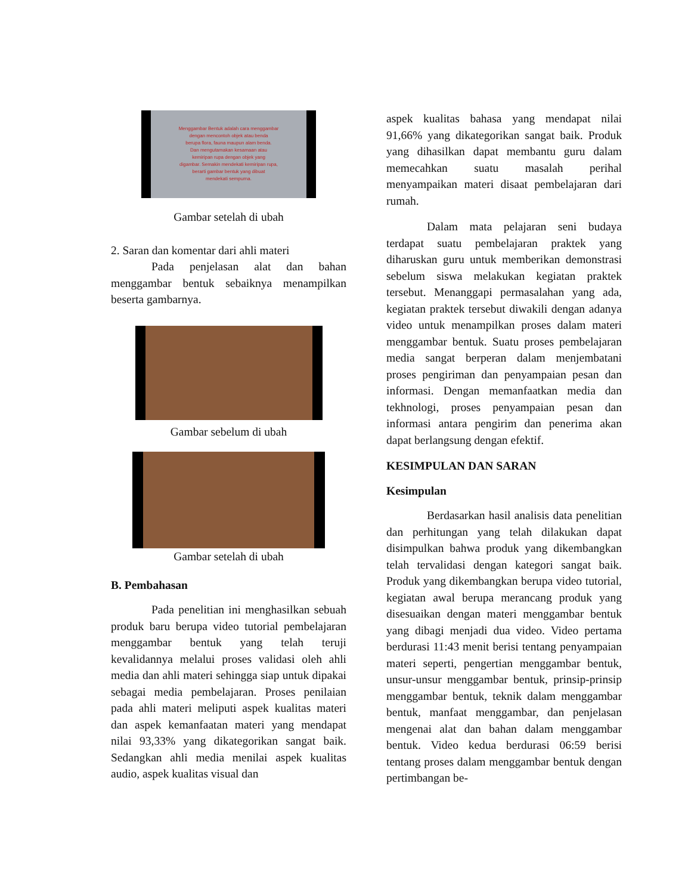Menggambar Bentuk adalah cara menggambar
dengan mencontoh objek atau benda
berupa flora, fauna maupun alam benda.
Dan mengutamakan kesamaan atau
kemiripan rupa dengan objek yang
digambar. Semakin mendekati kemiripan rupa,
berarti gambar bentuk yang dibuat
mendekati sempurna.
Gambar setelah di ubah
2. Saran dan komentar dari ahli materi
Pada penjelasan alat dan bahan menggambar bentuk sebaiknya menampilkan beserta gambarnya.
Gambar sebelum di ubah
Gambar setelah di ubah
B. Pembahasan
Pada penelitian ini menghasilkan sebuah produk baru berupa video tutorial pembelajaran menggambar bentuk yang telah teruji kevalidannya melalui proses validasi oleh ahli media dan ahli materi sehingga siap untuk dipakai sebagai media pembelajaran. Proses penilaian pada ahli materi meliputi aspek kualitas materi dan aspek kemanfaatan materi yang mendapat nilai 93,33% yang dikategorikan sangat baik. Sedangkan ahli media menilai aspek kualitas audio, aspek kualitas visual dan
aspek kualitas bahasa yang mendapat nilai 91,66% yang dikategorikan sangat baik. Produk yang dihasilkan dapat membantu guru dalam memecahkan suatu masalah perihal menyampaikan materi disaat pembelajaran dari rumah.
Dalam mata pelajaran seni budaya terdapat suatu pembelajaran praktek yang diharuskan guru untuk memberikan demonstrasi sebelum siswa melakukan kegiatan praktek tersebut. Menanggapi permasalahan yang ada, kegiatan praktek tersebut diwakili dengan adanya video untuk menampilkan proses dalam materi menggambar bentuk. Suatu proses pembelajaran media sangat berperan dalam menjembatani proses pengiriman dan penyampaian pesan dan informasi. Dengan memanfaatkan media dan tekhnologi, proses penyampaian pesan dan informasi antara pengirim dan penerima akan dapat berlangsung dengan efektif.
KESIMPULAN DAN SARAN
Kesimpulan
Berdasarkan hasil analisis data penelitian dan perhitungan yang telah dilakukan dapat disimpulkan bahwa produk yang dikembangkan telah tervalidasi dengan kategori sangat baik. Produk yang dikembangkan berupa video tutorial, kegiatan awal berupa merancang produk yang disesuaikan dengan materi menggambar bentuk yang dibagi menjadi dua video. Video pertama berdurasi 11:43 menit berisi tentang penyampaian materi seperti, pengertian menggambar bentuk, unsur-unsur menggambar bentuk, prinsip-prinsip menggambar bentuk, teknik dalam menggambar bentuk, manfaat menggambar, dan penjelasan mengenai alat dan bahan dalam menggambar bentuk. Video kedua berdurasi 06:59 berisi tentang proses dalam menggambar bentuk dengan pertimbangan be-